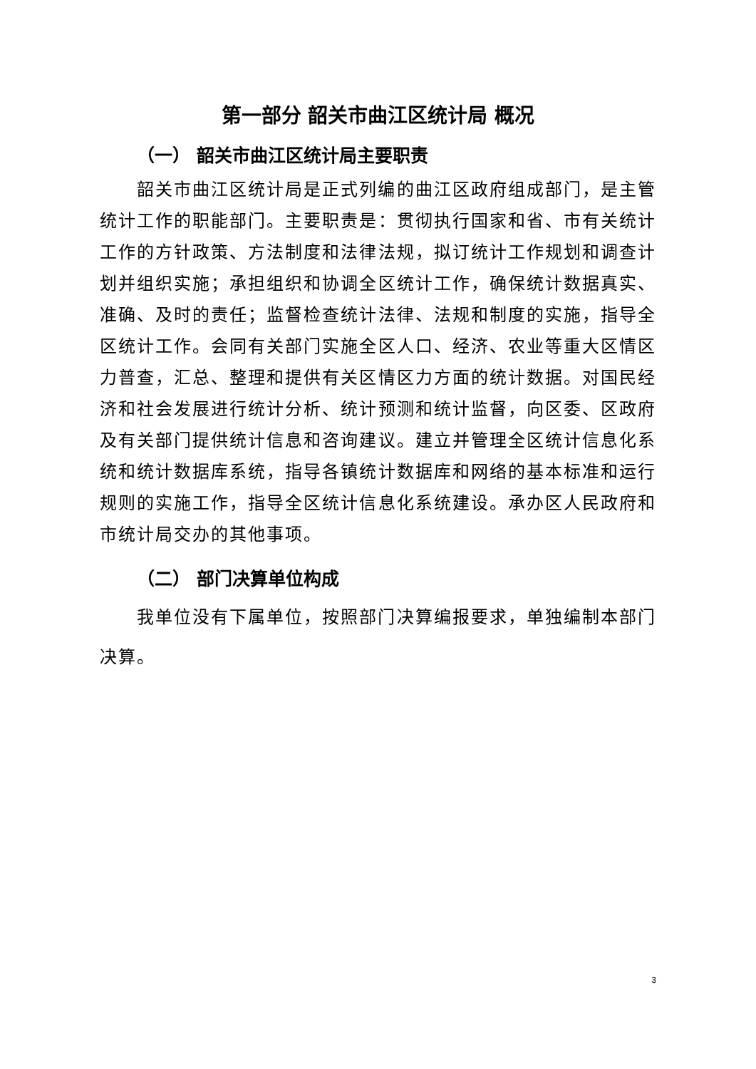第一部分 韶关市曲江区统计局 概况
（一） 韶关市曲江区统计局主要职责
韶关市曲江区统计局是正式列编的曲江区政府组成部门，是主管统计工作的职能部门。主要职责是：贯彻执行国家和省、市有关统计工作的方针政策、方法制度和法律法规，拟订统计工作规划和调查计划并组织实施；承担组织和协调全区统计工作，确保统计数据真实、准确、及时的责任；监督检查统计法律、法规和制度的实施，指导全区统计工作。会同有关部门实施全区人口、经济、农业等重大区情区力普查，汇总、整理和提供有关区情区力方面的统计数据。对国民经济和社会发展进行统计分析、统计预测和统计监督，向区委、区政府及有关部门提供统计信息和咨询建议。建立并管理全区统计信息化系统和统计数据库系统，指导各镇统计数据库和网络的基本标准和运行规则的实施工作，指导全区统计信息化系统建设。承办区人民政府和市统计局交办的其他事项。
（二） 部门决算单位构成
我单位没有下属单位，按照部门决算编报要求，单独编制本部门决算。
3